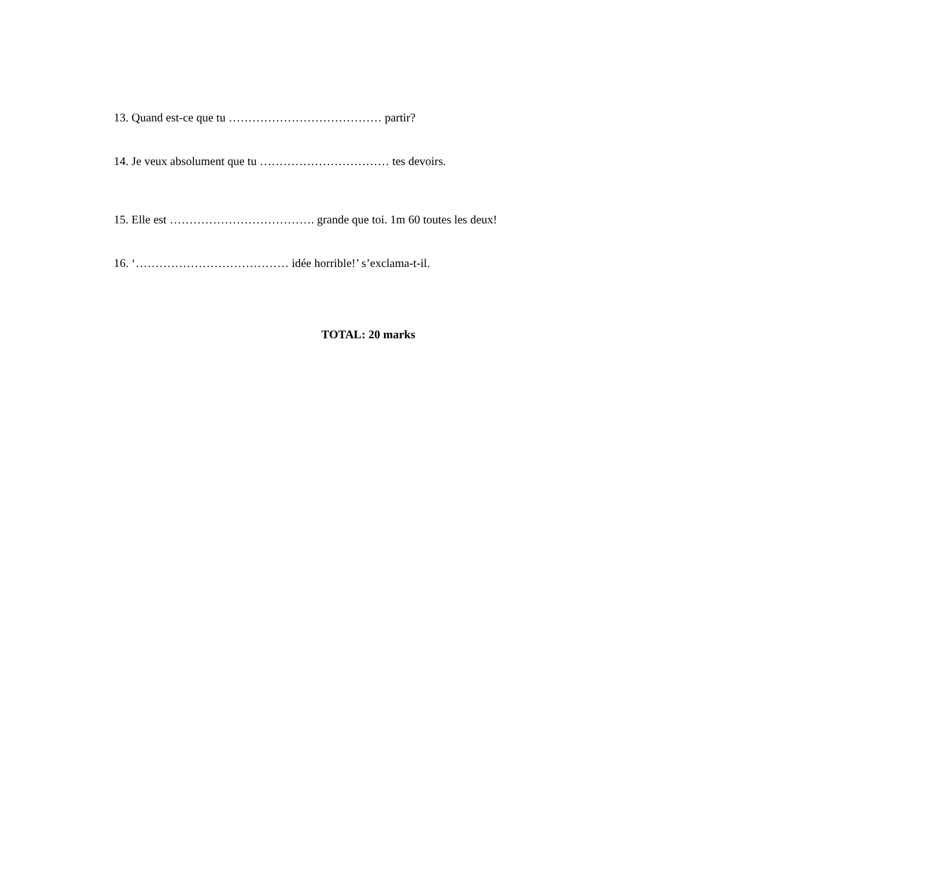13. Quand est-ce que tu ………………………………… partir?
14. Je veux absolument que tu …………………………… tes devoirs.
15. Elle est ………………………………. grande que toi. 1m 60 toutes les deux!
16. ‘………………………………… idée horrible!’ s’exclama-t-il.
TOTAL: 20 marks